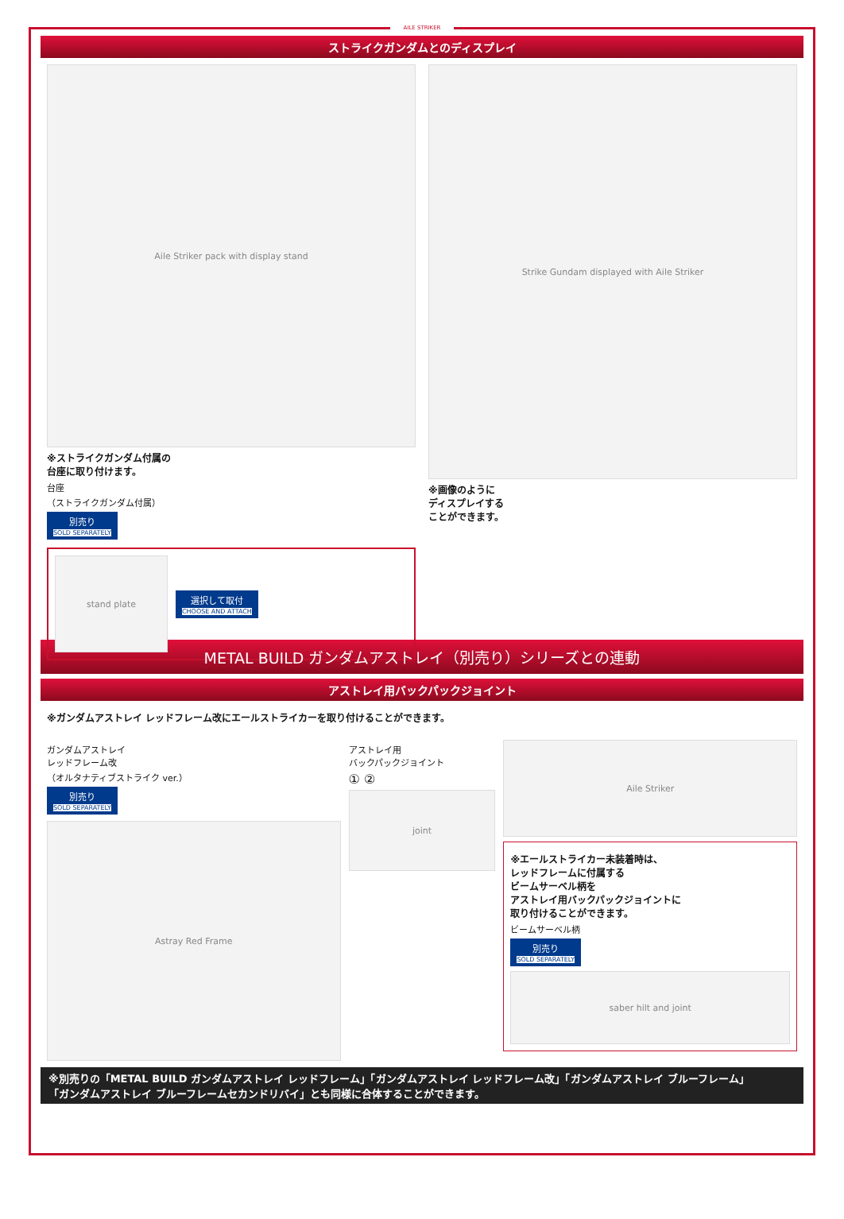AILE STRIKER
ストライクガンダムとのディスプレイ
Aile Striker pack with display stand
※ストライクガンダム付属の
台座に取り付けます。
台座
（ストライクガンダム付属）
別売り SOLD SEPARATELY
stand plate
選択して取付 CHOOSE AND ATTACH
Strike Gundam displayed with Aile Striker
※画像のように
ディスプレイする
ことができます。
METAL BUILD ガンダムアストレイ（別売り）シリーズとの連動
アストレイ用バックパックジョイント
※ガンダムアストレイ レッドフレーム改にエールストライカーを取り付けることができます。
ガンダムアストレイ
レッドフレーム改
（オルタナティブストライク ver.）
別売り SOLD SEPARATELY
Astray Red Frame
アストレイ用
バックパックジョイント
① ②
joint
Aile Striker
※エールストライカー未装着時は、
レッドフレームに付属する
ビームサーベル柄を
アストレイ用バックパックジョイントに
取り付けることができます。
ビームサーベル柄
別売り SOLD SEPARATELY
saber hilt and joint
※別売りの「METAL BUILD ガンダムアストレイ レッドフレーム」「ガンダムアストレイ レッドフレーム改」「ガンダムアストレイ ブルーフレーム」
「ガンダムアストレイ ブルーフレームセカンドリバイ」とも同様に合体することができます。